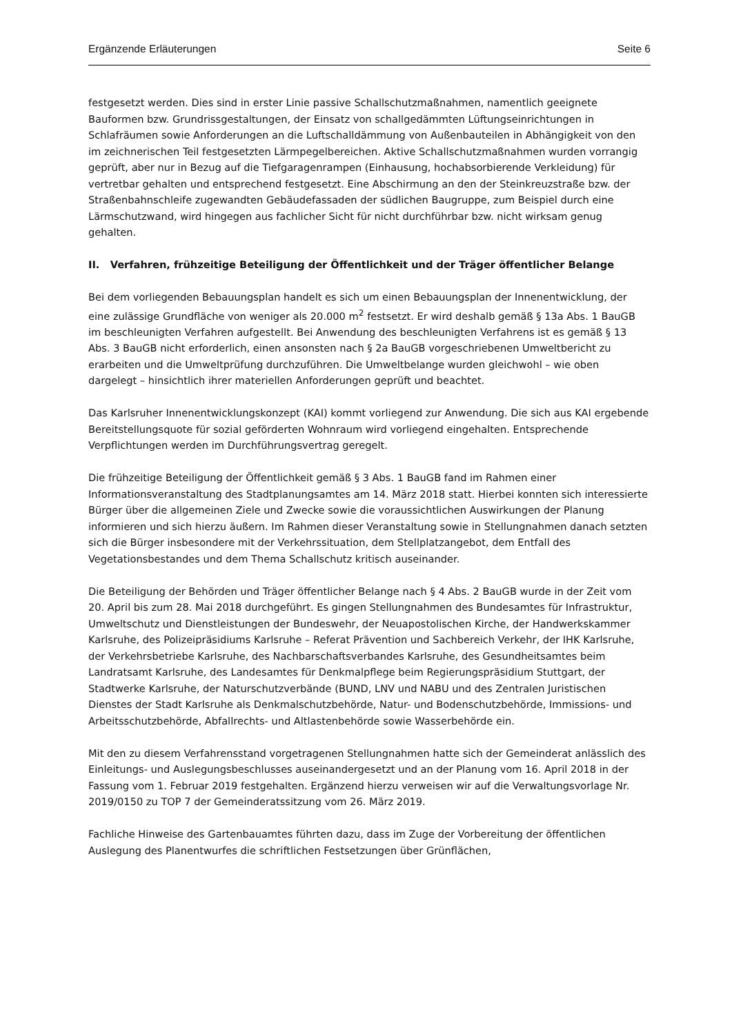Ergänzende Erläuterungen Seite 6
festgesetzt werden. Dies sind in erster Linie passive Schallschutzmaßnahmen, namentlich geeignete Bauformen bzw. Grundrissgestaltungen, der Einsatz von schallgedämmten Lüftungseinrichtungen in Schlafräumen sowie Anforderungen an die Luftschalldämmung von Außenbauteilen in Abhängigkeit von den im zeichnerischen Teil festgesetzten Lärmpegelbereichen. Aktive Schallschutzmaßnahmen wurden vorrangig geprüft, aber nur in Bezug auf die Tiefgaragenrampen (Einhausung, hochabsorbierende Verkleidung) für vertretbar gehalten und entsprechend festgesetzt. Eine Abschirmung an den der Steinkreuzstraße bzw. der Straßenbahnschleife zugewandten Gebäudefassaden der südlichen Baugruppe, zum Beispiel durch eine Lärmschutzwand, wird hingegen aus fachlicher Sicht für nicht durchführbar bzw. nicht wirksam genug gehalten.
II. Verfahren, frühzeitige Beteiligung der Öffentlichkeit und der Träger öffentlicher Belange
Bei dem vorliegenden Bebauungsplan handelt es sich um einen Bebauungsplan der Innenentwicklung, der eine zulässige Grundfläche von weniger als 20.000 m<sup>2</sup> festsetzt. Er wird deshalb gemäß § 13a Abs. 1 BauGB im beschleunigten Verfahren aufgestellt. Bei Anwendung des beschleunigten Verfahrens ist es gemäß § 13 Abs. 3 BauGB nicht erforderlich, einen ansonsten nach § 2a BauGB vorgeschriebenen Umweltbericht zu erarbeiten und die Umweltprüfung durchzuführen. Die Umweltbelange wurden gleichwohl – wie oben dargelegt – hinsichtlich ihrer materiellen Anforderungen geprüft und beachtet.
Das Karlsruher Innenentwicklungskonzept (KAI) kommt vorliegend zur Anwendung. Die sich aus KAI ergebende Bereitstellungsquote für sozial geförderten Wohnraum wird vorliegend eingehalten. Entsprechende Verpflichtungen werden im Durchführungsvertrag geregelt.
Die frühzeitige Beteiligung der Öffentlichkeit gemäß § 3 Abs. 1 BauGB fand im Rahmen einer Informationsveranstaltung des Stadtplanungsamtes am 14. März 2018 statt. Hierbei konnten sich interessierte Bürger über die allgemeinen Ziele und Zwecke sowie die voraussichtlichen Auswirkungen der Planung informieren und sich hierzu äußern. Im Rahmen dieser Veranstaltung sowie in Stellungnahmen danach setzten sich die Bürger insbesondere mit der Verkehrssituation, dem Stellplatzangebot, dem Entfall des Vegetationsbestandes und dem Thema Schallschutz kritisch auseinander.
Die Beteiligung der Behörden und Träger öffentlicher Belange nach § 4 Abs. 2 BauGB wurde in der Zeit vom 20. April bis zum 28. Mai 2018 durchgeführt. Es gingen Stellungnahmen des Bundesamtes für Infrastruktur, Umweltschutz und Dienstleistungen der Bundeswehr, der Neuapostolischen Kirche, der Handwerkskammer Karlsruhe, des Polizeipräsidiums Karlsruhe – Referat Prävention und Sachbereich Verkehr, der IHK Karlsruhe, der Verkehrsbetriebe Karlsruhe, des Nachbarschaftsverbandes Karlsruhe, des Gesundheitsamtes beim Landratsamt Karlsruhe, des Landesamtes für Denkmalpflege beim Regierungspräsidium Stuttgart, der Stadtwerke Karlsruhe, der Naturschutzverbände (BUND, LNV und NABU und des Zentralen Juristischen Dienstes der Stadt Karlsruhe als Denkmalschutzbehörde, Natur- und Bodenschutzbehörde, Immissions- und Arbeitsschutzbehörde, Abfallrechts- und Altlastenbehörde sowie Wasserbehörde ein.
Mit den zu diesem Verfahrensstand vorgetragenen Stellungnahmen hatte sich der Gemeinderat anlässlich des Einleitungs- und Auslegungsbeschlusses auseinandergesetzt und an der Planung vom 16. April 2018 in der Fassung vom 1. Februar 2019 festgehalten. Ergänzend hierzu verweisen wir auf die Verwaltungsvorlage Nr. 2019/0150 zu TOP 7 der Gemeinderatssitzung vom 26. März 2019.
Fachliche Hinweise des Gartenbauamtes führten dazu, dass im Zuge der Vorbereitung der öffentlichen Auslegung des Planentwurfes die schriftlichen Festsetzungen über Grünflächen,